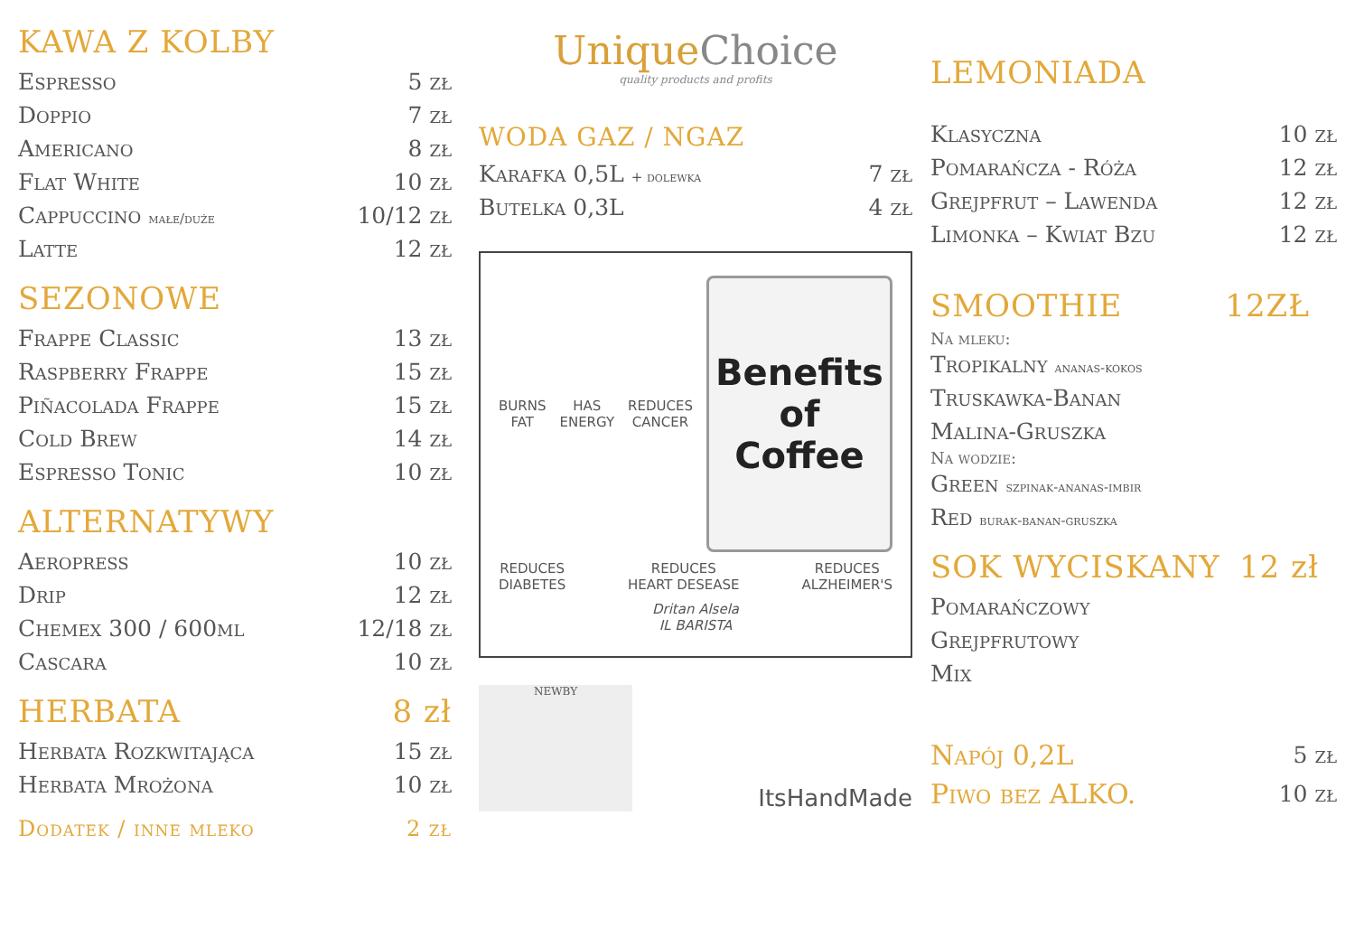KAWA Z KOLBY
| Espresso | 5 zł |
| Doppio | 7 zł |
| Americano | 8 zł |
| Flat White | 10 zł |
| Cappuccino małe/duże | 10/12 zł |
| Latte | 12 zł |
SEZONOWE
| Frappe Classic | 13 zł |
| Raspberry Frappe | 15 zł |
| Piñacolada Frappe | 15 zł |
| Cold Brew | 14 zł |
| Espresso Tonic | 10 zł |
ALTERNATYWY
| Aeropress | 10 zł |
| Drip | 12 zł |
| Chemex 300 / 600ml | 12/18 zł |
| Cascara | 10 zł |
HERBATA 8 zł
| Herbata Rozkwitająca | 15 zł |
| Herbata Mrożona | 10 zł |
Dodatek / inne mleko 2 zł
UniqueChoice
quality products and profits
WODA GAZ / NGAZ
| Karafka 0,5L + dolewka | 7 zł |
| Butelka 0,3L | 4 zł |
BURNS
FAT
HAS
ENERGY
REDUCES
CANCER
Benefits
of
Coffee
REDUCES
DIABETES
REDUCES
HEART DESEASE
REDUCES
ALZHEIMER'S
Dritan Alsela
IL BARISTA
NEWBY
ItsHandMade
LEMONIADA
| Klasyczna | 10 zł |
| Pomarańcza - Róża | 12 zł |
| Grejpfrut – Lawenda | 12 zł |
| Limonka – Kwiat Bzu | 12 zł |
SMOOTHIE 12ZŁ
Na mleku:
| Tropikalny ananas-kokos |
| Truskawka-Banan |
| Malina-Gruszka |
Na wodzie:
| Green szpinak-ananas-imbir |
| Red burak-banan-gruszka |
SOK WYCISKANY 12 zł
| Pomarańczowy |
| Grejpfrutowy |
| Mix |
| Napój 0,2L | 5 zł |
| Piwo bez ALKO. | 10 zł |